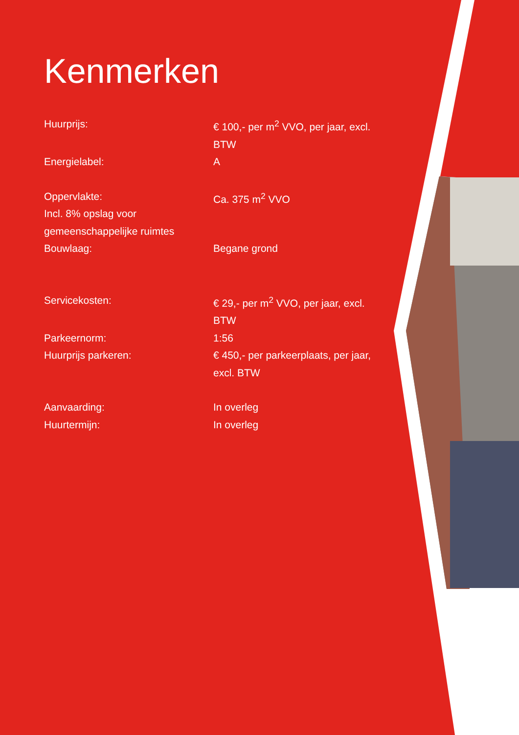Kenmerken
| Huurprijs: | € 100,- per m<sup>2</sup> VVO, per jaar, excl. BTW |
| Energielabel: | A |
| Oppervlakte: Incl. 8% opslag voor gemeenschappelijke ruimtes | Ca. 375 m<sup>2</sup> VVO |
| Bouwlaag: | Begane grond |
| Servicekosten: | € 29,- per m<sup>2</sup> VVO, per jaar, excl. BTW |
| Parkeernorm: | 1:56 |
| Huurprijs parkeren: | € 450,- per parkeerplaats, per jaar, excl. BTW |
| Aanvaarding: | In overleg |
| Huurtermijn: | In overleg |